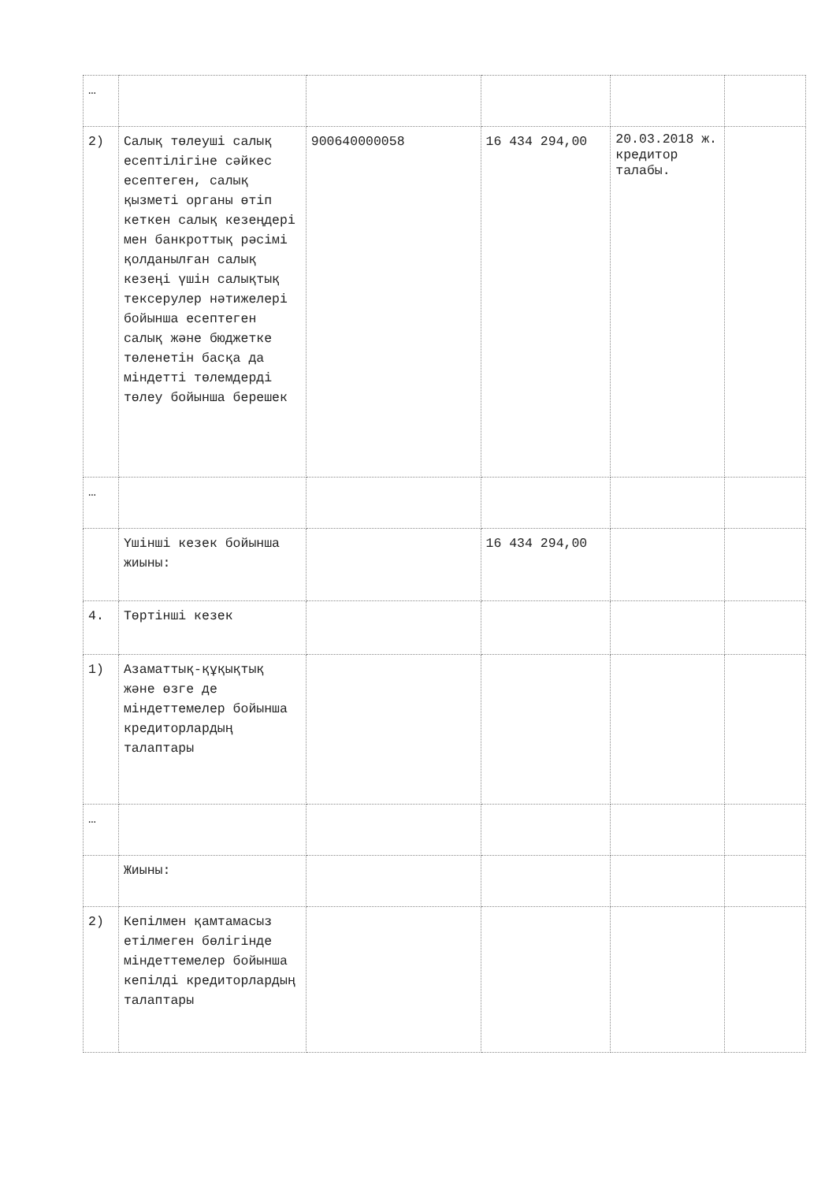| … | | | | | |
| 2) | Салық төлеуші салық есептілігіне сәйкес есептеген, салық қызметі органы өтіп кеткен салық кезеңдері мен банкроттық рәсімі қолданылған салық кезеңі үшін салықтық тексерулер нәтижелері бойынша есептеген салық және бюджетке төленетін басқа да міндетті төлемдерді төлеу бойынша берешек | 900640000058 | 16 434 294,00 | 20.03.2018 ж. кредитор талабы. | |
| … | | | | | |
| | Үшінші кезек бойынша жиыны: | | 16 434 294,00 | | |
| 4. | Төртінші кезек | | | | |
| 1) | Азаматтық-құқықтық және өзге де міндеттемелер бойынша кредиторлардың талаптары | | | | |
| … | | | | | |
| | Жиыны: | | | | |
| 2) | Кепілмен қамтамасыз етілмеген бөлігінде міндеттемелер бойынша кепілді кредиторлардың талаптары | | | | |